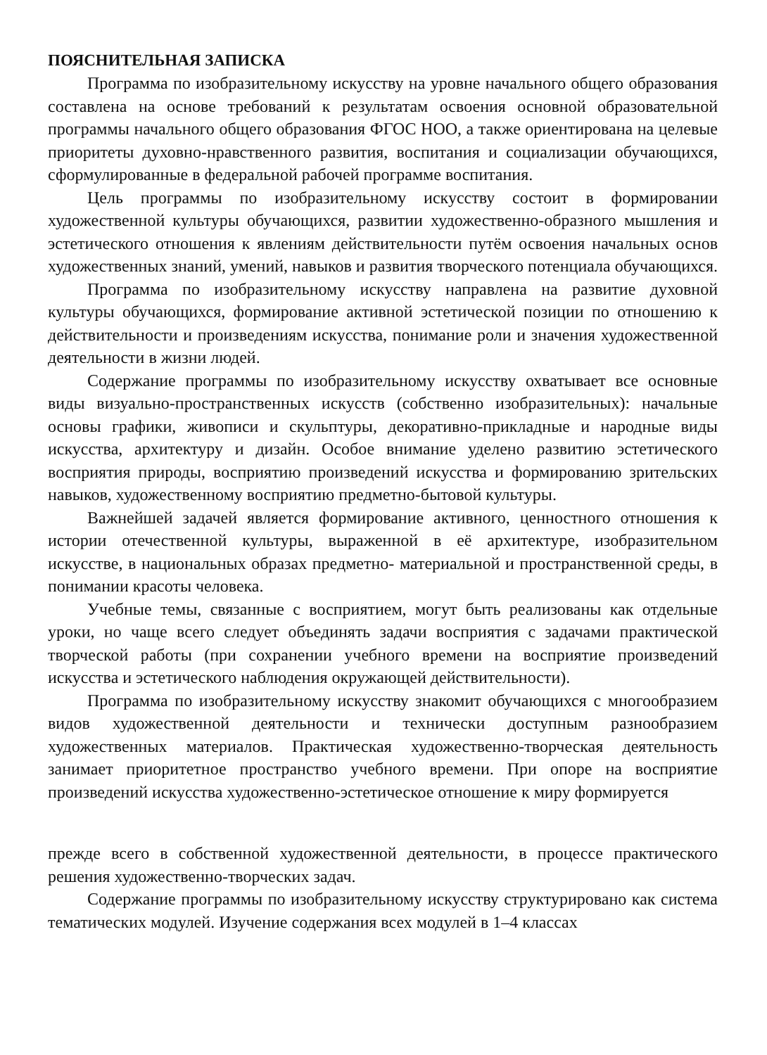ПОЯСНИТЕЛЬНАЯ ЗАПИСКА
Программа по изобразительному искусству на уровне начального общего образования составлена на основе требований к результатам освоения основной образовательной программы начального общего образования ФГОС НОО, а также ориентирована на целевые приоритеты духовно-нравственного развития, воспитания и социализации обучающихся, сформулированные в федеральной рабочей программе воспитания.
Цель программы по изобразительному искусству состоит в формировании художественной культуры обучающихся, развитии художественно-образного мышления и эстетического отношения к явлениям действительности путём освоения начальных основ художественных знаний, умений, навыков и развития творческого потенциала обучающихся.
Программа по изобразительному искусству направлена на развитие духовной культуры обучающихся, формирование активной эстетической позиции по отношению к действительности и произведениям искусства, понимание роли и значения художественной деятельности в жизни людей.
Содержание программы по изобразительному искусству охватывает все основные виды визуально-пространственных искусств (собственно изобразительных): начальные основы графики, живописи и скульптуры, декоративно-прикладные и народные виды искусства, архитектуру и дизайн. Особое внимание уделено развитию эстетического восприятия природы, восприятию произведений искусства и формированию зрительских навыков, художественному восприятию предметно-бытовой культуры.
Важнейшей задачей является формирование активного, ценностного отношения к истории отечественной культуры, выраженной в её архитектуре, изобразительном искусстве, в национальных образах предметно- материальной и пространственной среды, в понимании красоты человека.
Учебные темы, связанные с восприятием, могут быть реализованы как отдельные уроки, но чаще всего следует объединять задачи восприятия с задачами практической творческой работы (при сохранении учебного времени на восприятие произведений искусства и эстетического наблюдения окружающей действительности).
Программа по изобразительному искусству знакомит обучающихся с многообразием видов художественной деятельности и технически доступным разнообразием художественных материалов. Практическая художественно-творческая деятельность занимает приоритетное пространство учебного времени. При опоре на восприятие произведений искусства художественно-эстетическое отношение к миру формируется
прежде всего в собственной художественной деятельности, в процессе практического решения художественно-творческих задач.
Содержание программы по изобразительному искусству структурировано как система тематических модулей. Изучение содержания всех модулей в 1–4 классах